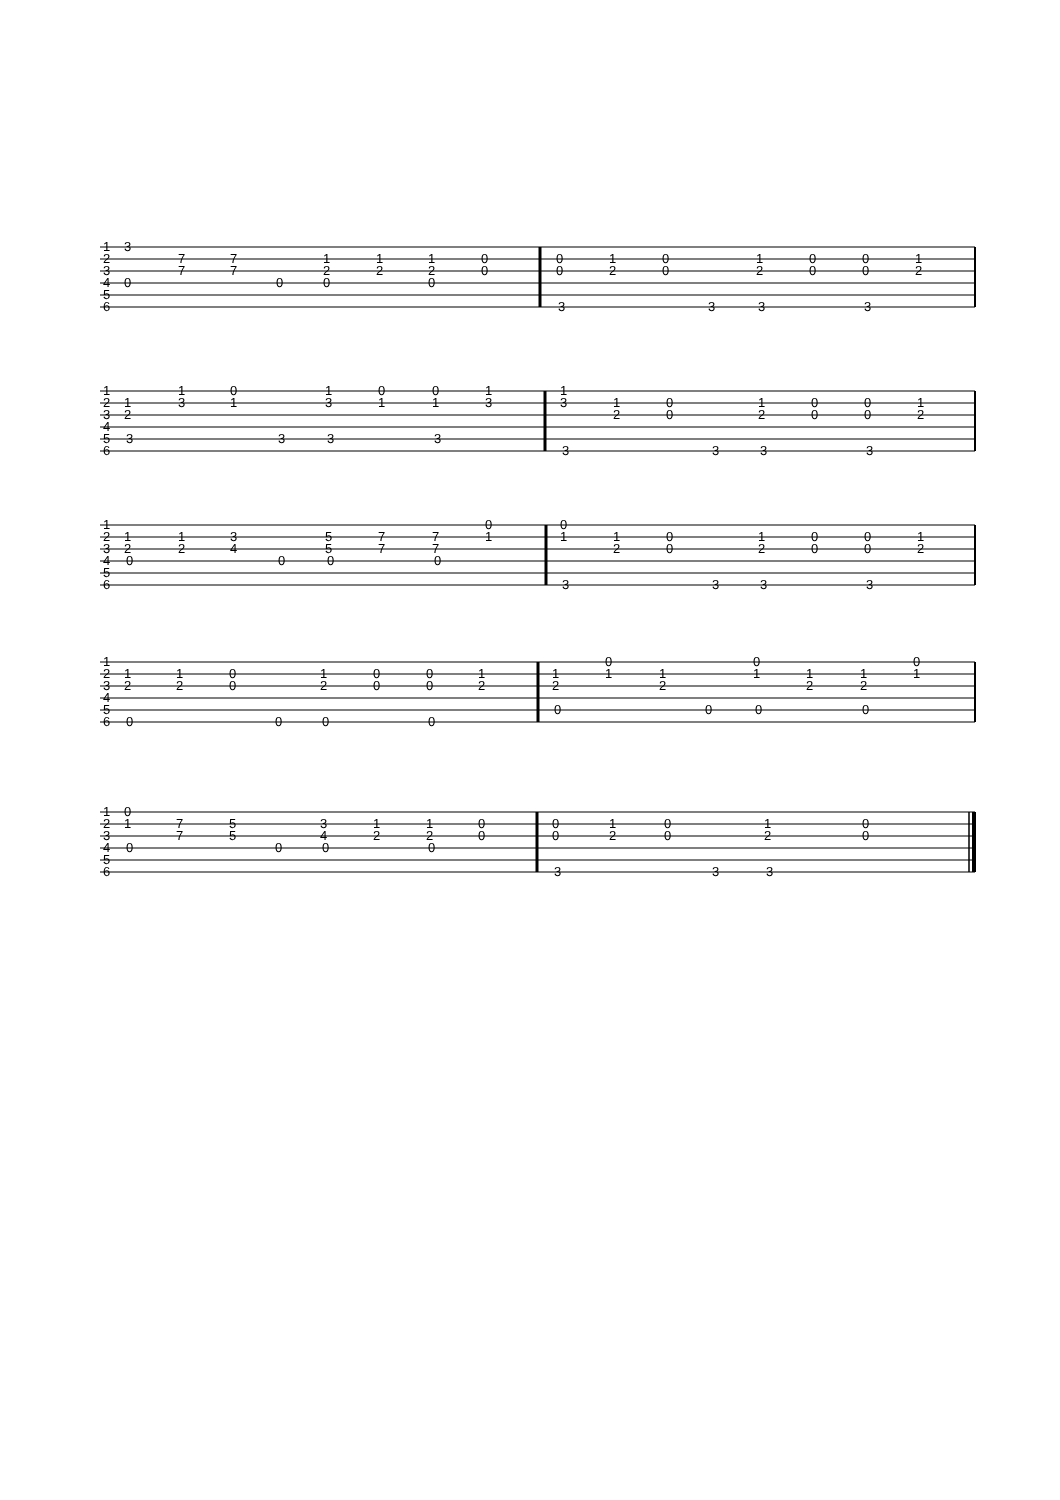1
2
3
4
5
6
3
0
7
7
7
7
0
1
2
0
1
2
1
2
0
0
0
0
0
3
1
2
0
0
3
1
2
3
0
0
0
0
3
1
2
1
2
3
4
5
6
1
2
3
1
3
0
1
3
1
3
3
0
1
0
1
3
1
3
1
3
3
1
2
0
0
3
1
2
3
0
0
0
0
3
1
2
1
2
3
4
5
6
1
2
0
1
2
3
4
0
5
5
0
7
7
7
7
0
0
1
0
1
3
1
2
0
0
3
1
2
3
0
0
0
0
3
1
2
1
2
3
4
5
6
1
2
0
1
2
0
0
0
1
2
0
0
0
0
0
0
1
2
1
2
0
0
1
1
2
0
0
1
0
1
2
1
2
0
0
1
1
2
3
4
5
6
0
1
0
7
7
5
5
0
3
4
0
1
2
1
2
0
0
0
0
0
3
1
2
0
0
3
1
2
3
0
0